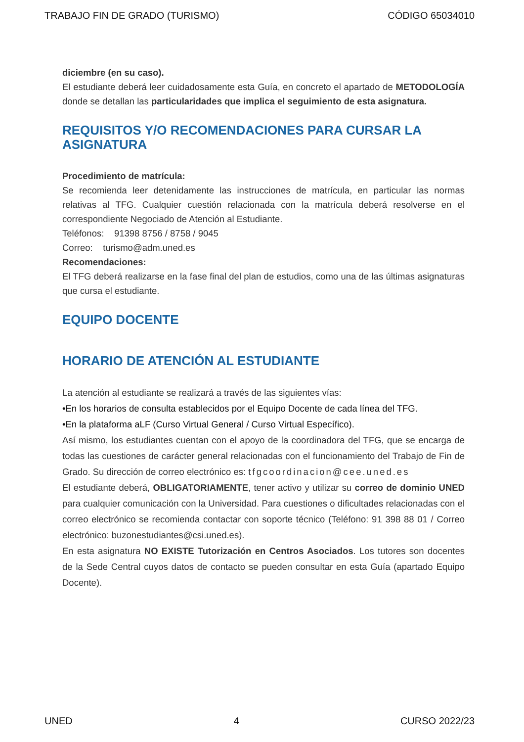TRABAJO FIN DE GRADO (TURISMO) CÓDIGO 65034010
diciembre (en su caso).
El estudiante deberá leer cuidadosamente esta Guía, en concreto el apartado de METODOLOGÍA donde se detallan las particularidades que implica el seguimiento de esta asignatura.
REQUISITOS Y/O RECOMENDACIONES PARA CURSAR LA ASIGNATURA
Procedimiento de matrícula:
Se recomienda leer detenidamente las instrucciones de matrícula, en particular las normas relativas al TFG. Cualquier cuestión relacionada con la matrícula deberá resolverse en el correspondiente Negociado de Atención al Estudiante.
Teléfonos: 91398 8756 / 8758 / 9045
Correo: turismo@adm.uned.es
Recomendaciones:
El TFG deberá realizarse en la fase final del plan de estudios, como una de las últimas asignaturas que cursa el estudiante.
EQUIPO DOCENTE
HORARIO DE ATENCIÓN AL ESTUDIANTE
La atención al estudiante se realizará a través de las siguientes vías:
•En los horarios de consulta establecidos por el Equipo Docente de cada línea del TFG.
•En la plataforma aLF (Curso Virtual General / Curso Virtual Específico).
Así mismo, los estudiantes cuentan con el apoyo de la coordinadora del TFG, que se encarga de todas las cuestiones de carácter general relacionadas con el funcionamiento del Trabajo de Fin de Grado. Su dirección de correo electrónico es: tfgcoordinacion@cee.uned.es
El estudiante deberá, OBLIGATORIAMENTE, tener activo y utilizar su correo de dominio UNED para cualquier comunicación con la Universidad. Para cuestiones o dificultades relacionadas con el correo electrónico se recomienda contactar con soporte técnico (Teléfono: 91 398 88 01 / Correo electrónico: buzonestudiantes@csi.uned.es).
En esta asignatura NO EXISTE Tutorización en Centros Asociados. Los tutores son docentes de la Sede Central cuyos datos de contacto se pueden consultar en esta Guía (apartado Equipo Docente).
UNED 4 CURSO 2022/23